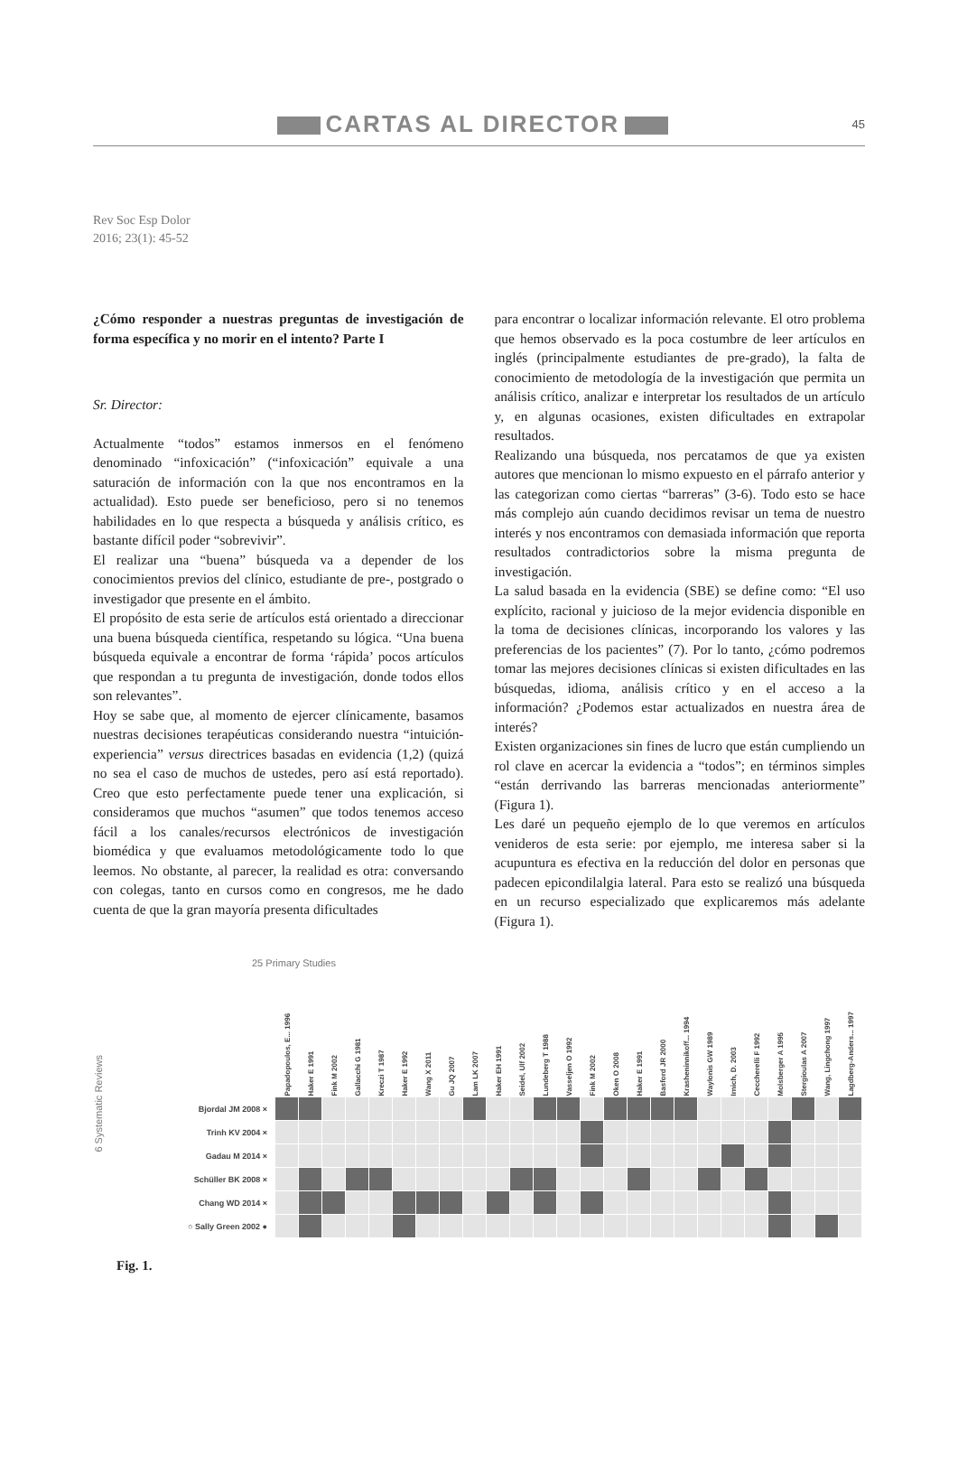CARTAS AL DIRECTOR 45
Rev Soc Esp Dolor
2016; 23(1): 45-52
¿Cómo responder a nuestras preguntas de investigación de forma específica y no morir en el intento? Parte I
Sr. Director:
Actualmente “todos” estamos inmersos en el fenómeno denominado “infoxicación” (“infoxicación” equivale a una saturación de información con la que nos encontramos en la actualidad). Esto puede ser beneficioso, pero si no tenemos habilidades en lo que respecta a búsqueda y análisis crítico, es bastante difícil poder “sobrevivir”.
El realizar una “buena” búsqueda va a depender de los conocimientos previos del clínico, estudiante de pre-, postgrado o investigador que presente en el ámbito.
El propósito de esta serie de artículos está orientado a direccionar una buena búsqueda científica, respetando su lógica. “Una buena búsqueda equivale a encontrar de forma ‘rápida’ pocos artículos que respondan a tu pregunta de investigación, donde todos ellos son relevantes”.
Hoy se sabe que, al momento de ejercer clínicamente, basamos nuestras decisiones terapéuticas considerando nuestra “intuición-experiencia” versus directrices basadas en evidencia (1,2) (quizá no sea el caso de muchos de ustedes, pero así está reportado). Creo que esto perfectamente puede tener una explicación, si consideramos que muchos “asumen” que todos tenemos acceso fácil a los canales/recursos electrónicos de investigación biomédica y que evaluamos metodológicamente todo lo que leemos. No obstante, al parecer, la realidad es otra: conversando con colegas, tanto en cursos como en congresos, me he dado cuenta de que la gran mayoría presenta dificultades
para encontrar o localizar información relevante. El otro problema que hemos observado es la poca costumbre de leer artículos en inglés (principalmente estudiantes de pre-grado), la falta de conocimiento de metodología de la investigación que permita un análisis crítico, analizar e interpretar los resultados de un artículo y, en algunas ocasiones, existen dificultades en extrapolar resultados.
Realizando una búsqueda, nos percatamos de que ya existen autores que mencionan lo mismo expuesto en el párrafo anterior y las categorizan como ciertas “barreras” (3-6). Todo esto se hace más complejo aún cuando decidimos revisar un tema de nuestro interés y nos encontramos con demasiada información que reporta resultados contradictorios sobre la misma pregunta de investigación.
La salud basada en la evidencia (SBE) se define como: “El uso explícito, racional y juicioso de la mejor evidencia disponible en la toma de decisiones clínicas, incorporando los valores y las preferencias de los pacientes” (7). Por lo tanto, ¿cómo podremos tomar las mejores decisiones clínicas si existen dificultades en las búsquedas, idioma, análisis crítico y en el acceso a la información? ¿Podemos estar actualizados en nuestra área de interés?
Existen organizaciones sin fines de lucro que están cumpliendo un rol clave en acercar la evidencia a “todos”; en términos simples “están derrivando las barreras mencionadas anteriormente” (Figura 1).
Les daré un pequeño ejemplo de lo que veremos en artículos venideros de esta serie: por ejemplo, me interesa saber si la acupuntura es efectiva en la reducción del dolor en personas que padecen epicondilalgia lateral. Para esto se realizó una búsqueda en un recurso especializado que explicaremos más adelante (Figura 1).
25 Primary Studies
6 Systematic Reviews
| | Papadopoulos, E... 1996 | Haker E 1991 | Fink M 2002 | Gallacchi G 1981 | Kreczi T 1987 | Haker E 1992 | Wang X 2011 | Gu JQ 2007 | Lam LK 2007 | Haker EH 1991 | Seidel, Ulf 2002 | Lundeberg T 1988 | Vasseljen O 1992 | Fink M 2002 | Oken O 2008 | Haker E 1991 | Basford JR 2000 | Krasheninnikoff... 1994 | Waylonis GW 1989 | Irnich, D. 2003 | Ceccherelli F 1992 | Molsberger A 1995 | Stergioulas A 2007 | Wang, Lingchong 1997 | Lagdberg-Anders... 1997 |
| --- | --- | --- | --- | --- | --- | --- | --- | --- | --- | --- | --- | --- | --- | --- | --- | --- | --- | --- | --- | --- | --- | --- | --- | --- | --- |
| Bjordal JM 2008 × | | | | | | | | | | | | | | | | | | | | | | | | | |
| Trinh KV 2004 × | | | | | | | | | | | | | | | | | | | | | | | | | |
| Gadau M 2014 × | | | | | | | | | | | | | | | | | | | | | | | | | |
| Schüller BK 2008 × | | | | | | | | | | | | | | | | | | | | | | | | | |
| Chang WD 2014 × | | | | | | | | | | | | | | | | | | | | | | | | | |
| ○ Sally Green 2002 ● | | | | | | | | | | | | | | | | | | | | | | | | | |
Fig. 1.